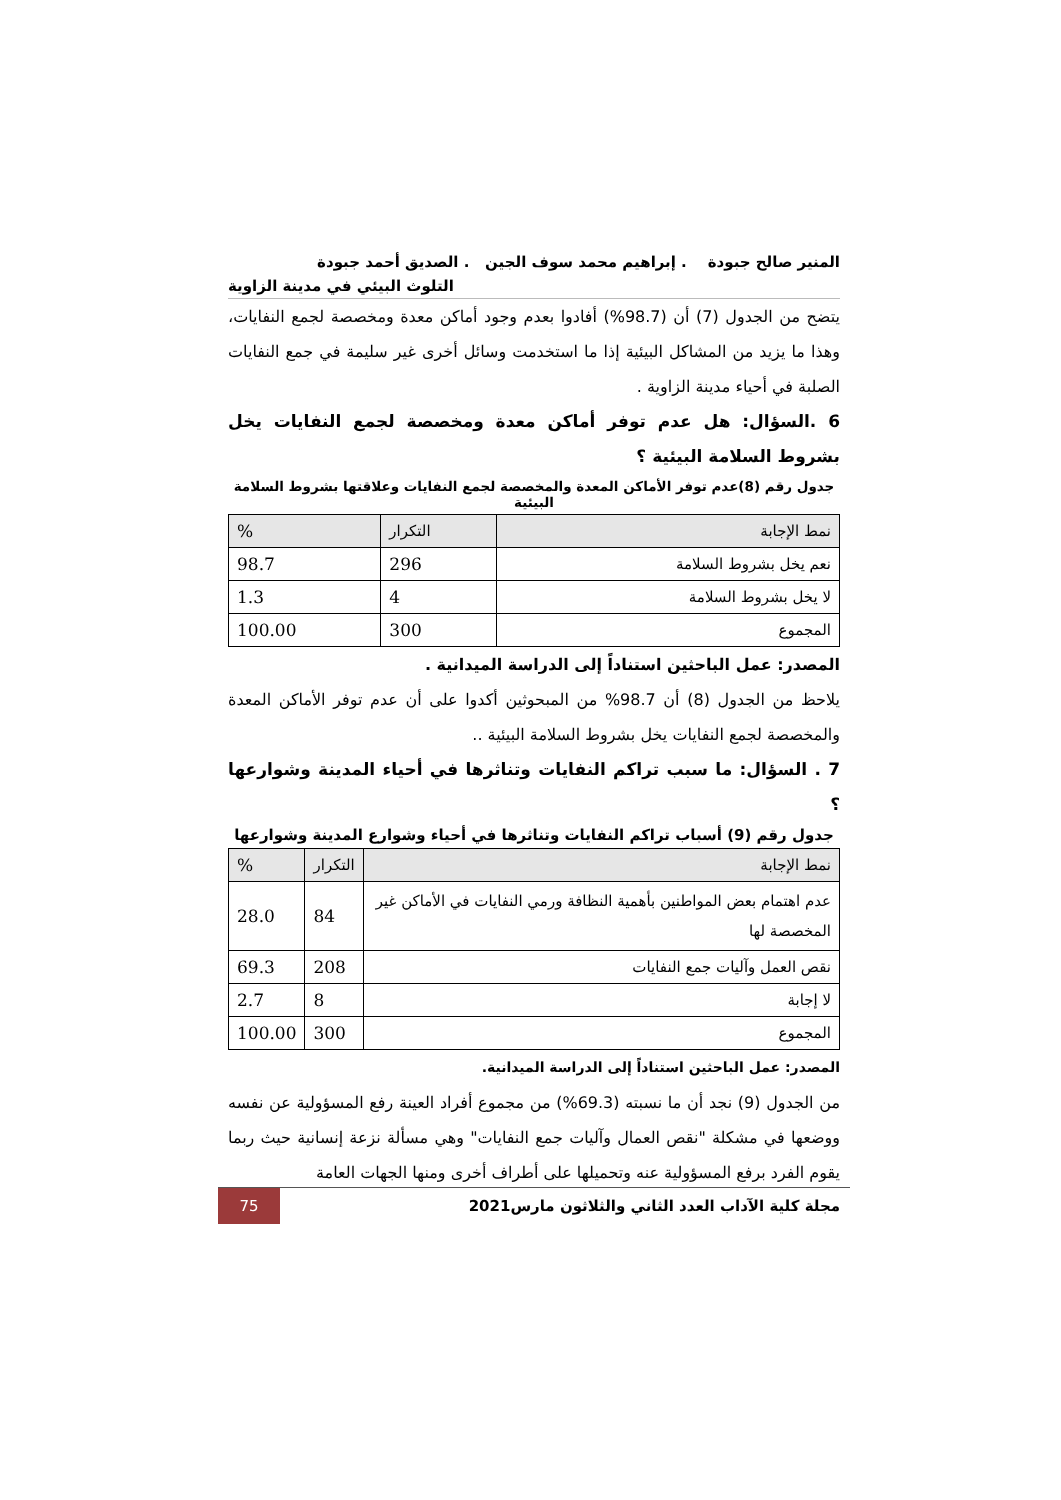المنير صالح جبودة . إبراهيم محمد سوف الجين . الصديق أحمد جبودة
التلوث البيئي في مدينة الزاوية
يتضح من الجدول (7) أن (98.7%) أفادوا بعدم وجود أماكن معدة ومخصصة لجمع النفايات، وهذا ما يزيد من المشاكل البيئية إذا ما استخدمت وسائل أخرى غير سليمة في جمع النفايات الصلبة في أحياء مدينة الزاوية .
6 .السؤال: هل عدم توفر أماكن معدة ومخصصة لجمع النفايات يخل بشروط السلامة البيئية ؟
جدول رقم (8)عدم توفر الأماكن المعدة والمخصصة لجمع النفايات وعلاقتها بشروط السلامة البيئية
| نمط الإجابة | التكرار | % |
| --- | --- | --- |
| نعم يخل بشروط السلامة | 296 | 98.7 |
| لا يخل بشروط السلامة | 4 | 1.3 |
| المجموع | 300 | 100.00 |
المصدر: عمل الباحثين استناداً إلى الدراسة الميدانية .
يلاحظ من الجدول (8) أن 98.7% من المبحوثين أكدوا على أن عدم توفر الأماكن المعدة والمخصصة لجمع النفايات يخل بشروط السلامة البيئية ..
7 . السؤال: ما سبب تراكم النفايات وتناثرها في أحياء المدينة وشوارعها ؟
جدول رقم (9) أسباب تراكم النفايات وتناثرها في أحياء وشوارع المدينة وشوارعها
| نمط الإجابة | التكرار | % |
| --- | --- | --- |
| عدم اهتمام بعض المواطنين بأهمية النظافة ورمي النفايات في الأماكن غير المخصصة لها | 84 | 28.0 |
| نقص العمل وآليات جمع النفايات | 208 | 69.3 |
| لا إجابة | 8 | 2.7 |
| المجموع | 300 | 100.00 |
المصدر: عمل الباحثين استناداً إلى الدراسة الميدانية.
من الجدول (9) نجد أن ما نسبته (69.3%) من مجموع أفراد العينة رفع المسؤولية عن نفسه ووضعها في مشكلة "نقص العمال وآليات جمع النفايات" وهي مسألة نزعة إنسانية حيث ربما يقوم الفرد برفع المسؤولية عنه وتحميلها على أطراف أخرى ومنها الجهات العامة
مجلة كلية الآداب العدد الثاني والثلاثون مارس2021 75